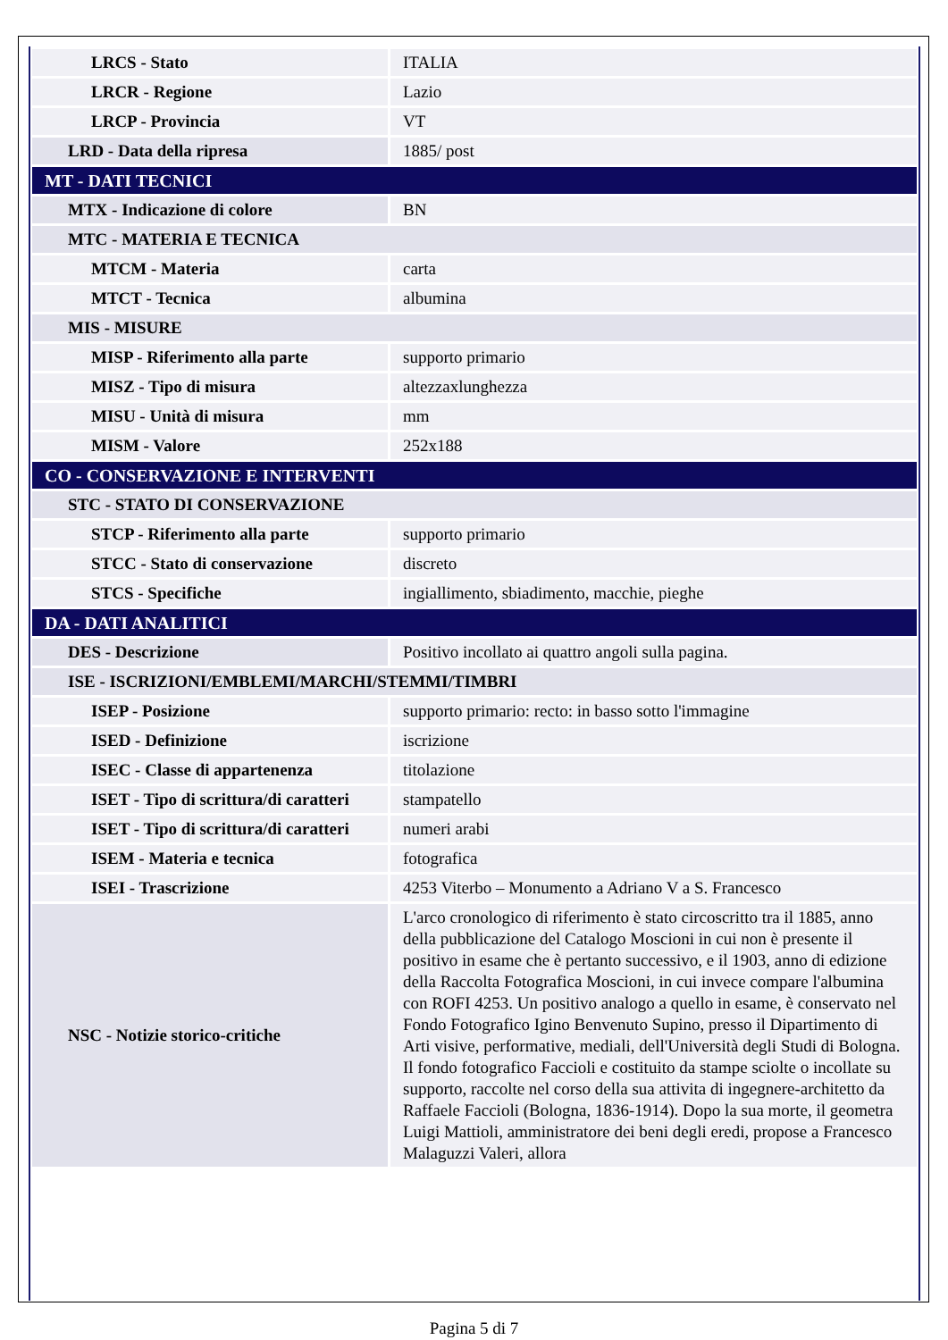| LRCS - Stato | ITALIA |
| LRCR - Regione | Lazio |
| LRCP - Provincia | VT |
| LRD - Data della ripresa | 1885/ post |
| MT - DATI TECNICI | |
| MTX - Indicazione di colore | BN |
| MTC - MATERIA E TECNICA | |
| MTCM - Materia | carta |
| MTCT - Tecnica | albumina |
| MIS - MISURE | |
| MISP - Riferimento alla parte | supporto primario |
| MISZ - Tipo di misura | altezzaxlunghezza |
| MISU - Unità di misura | mm |
| MISM - Valore | 252x188 |
| CO - CONSERVAZIONE E INTERVENTI | |
| STC - STATO DI CONSERVAZIONE | |
| STCP - Riferimento alla parte | supporto primario |
| STCC - Stato di conservazione | discreto |
| STCS - Specifiche | ingiallimento, sbiadimento, macchie, pieghe |
| DA - DATI ANALITICI | |
| DES - Descrizione | Positivo incollato ai quattro angoli sulla pagina. |
| ISE - ISCRIZIONI/EMBLEMI/MARCHI/STEMMI/TIMBRI | |
| ISEP - Posizione | supporto primario: recto: in basso sotto l'immagine |
| ISED - Definizione | iscrizione |
| ISEC - Classe di appartenenza | titolazione |
| ISET - Tipo di scrittura/di caratteri | stampatello |
| ISET - Tipo di scrittura/di caratteri | numeri arabi |
| ISEM - Materia e tecnica | fotografica |
| ISEI - Trascrizione | 4253 Viterbo – Monumento a Adriano V a S. Francesco |
| NSC - Notizie storico-critiche | L'arco cronologico di riferimento è stato circoscritto tra il 1885, anno della pubblicazione del Catalogo Moscioni in cui non è presente il positivo in esame che è pertanto successivo, e il 1903, anno di edizione della Raccolta Fotografica Moscioni, in cui invece compare l'albumina con ROFI 4253. Un positivo analogo a quello in esame, è conservato nel Fondo Fotografico Igino Benvenuto Supino, presso il Dipartimento di Arti visive, performative, mediali, dell'Università degli Studi di Bologna. Il fondo fotografico Faccioli e costituito da stampe sciolte o incollate su supporto, raccolte nel corso della sua attivita di ingegnere-architetto da Raffaele Faccioli (Bologna, 1836-1914). Dopo la sua morte, il geometra Luigi Mattioli, amministratore dei beni degli eredi, propose a Francesco Malaguzzi Valeri, allora |
Pagina 5 di 7